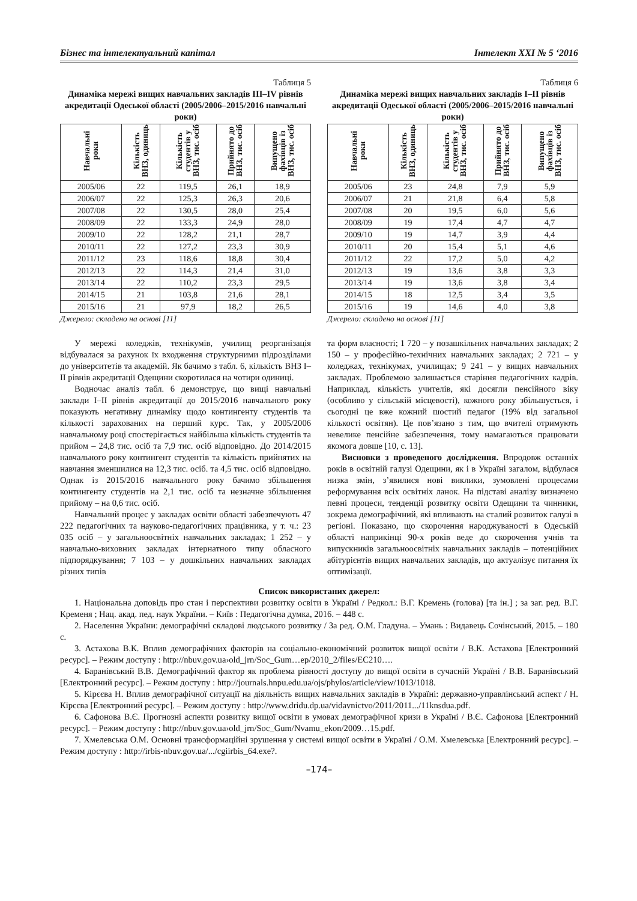Бізнес та інтелектуальний капітал Інтелект XXI № 5 ‘2016
Таблиця 5
Динаміка мережі вищих навчальних закладів III–IV рівнів акредитації Одеської області (2005/2006–2015/2016 навчальні роки)
| Навчальні роки | Кількість ВНЗ, одиниць | Кількість студентів у ВНЗ, тис. осіб | Прийнято до ВНЗ, тис. осіб | Випущено фахівців із ВНЗ, тис. осіб |
| --- | --- | --- | --- | --- |
| 2005/06 | 22 | 119,5 | 26,1 | 18,9 |
| 2006/07 | 22 | 125,3 | 26,3 | 20,6 |
| 2007/08 | 22 | 130,5 | 28,0 | 25,4 |
| 2008/09 | 22 | 133,3 | 24,9 | 28,0 |
| 2009/10 | 22 | 128,2 | 21,1 | 28,7 |
| 2010/11 | 22 | 127,2 | 23,3 | 30,9 |
| 2011/12 | 23 | 118,6 | 18,8 | 30,4 |
| 2012/13 | 22 | 114,3 | 21,4 | 31,0 |
| 2013/14 | 22 | 110,2 | 23,3 | 29,5 |
| 2014/15 | 21 | 103,8 | 21,6 | 28,1 |
| 2015/16 | 21 | 97,9 | 18,2 | 26,5 |
Джерело: складено на основі [11]
У мережі коледжів, технікумів, училищ реорганізація відбувалася за рахунок їх входження структурними підрозділами до університетів та академій. Як бачимо з табл. 6, кількість ВНЗ I–II рівнів акредитації Одещини скоротилася на чотири одиниці.
Водночас аналіз табл. 6 демонструє, що вищі навчальні заклади I–II рівнів акредитації до 2015/2016 навчального року показують негативну динаміку щодо контингенту студентів та кількості зарахованих на перший курс. Так, у 2005/2006 навчальному році спостерігається найбільша кількість студентів та прийом – 24,8 тис. осіб та 7,9 тис. осіб відповідно. До 2014/2015 навчального року контингент студентів та кількість прийнятих на навчання зменшилися на 12,3 тис. осіб. та 4,5 тис. осіб відповідно. Однак із 2015/2016 навчального року бачимо збільшення контингенту студентів на 2,1 тис. осіб та незначне збільшення прийому – на 0,6 тис. осіб.
Навчальний процес у закладах освіти області забезпечують 47 222 педагогічних та науково-педагогічних працівника, у т. ч.: 23 035 осіб – у загальноосвітніх навчальних закладах; 1 252 – у навчально-виховних закладах інтернатного типу обласного підпорядкування; 7 103 – у дошкільних навчальних закладах різних типів
Таблиця 6
Динаміка мережі вищих навчальних закладів I–II рівнів акредитації Одеської області (2005/2006–2015/2016 навчальні роки)
| Навчальні роки | Кількість ВНЗ, одиниць | Кількість студентів у ВНЗ, тис. осіб | Прийнято до ВНЗ, тис. осіб | Випущено фахівців із ВНЗ, тис. осіб |
| --- | --- | --- | --- | --- |
| 2005/06 | 23 | 24,8 | 7,9 | 5,9 |
| 2006/07 | 21 | 21,8 | 6,4 | 5,8 |
| 2007/08 | 20 | 19,5 | 6,0 | 5,6 |
| 2008/09 | 19 | 17,4 | 4,7 | 4,7 |
| 2009/10 | 19 | 14,7 | 3,9 | 4,4 |
| 2010/11 | 20 | 15,4 | 5,1 | 4,6 |
| 2011/12 | 22 | 17,2 | 5,0 | 4,2 |
| 2012/13 | 19 | 13,6 | 3,8 | 3,3 |
| 2013/14 | 19 | 13,6 | 3,8 | 3,4 |
| 2014/15 | 18 | 12,5 | 3,4 | 3,5 |
| 2015/16 | 19 | 14,6 | 4,0 | 3,8 |
Джерело: складено на основі [11]
та форм власності; 1 720 – у позашкільних навчальних закладах; 2 150 – у професійно-технічних навчальних закладах; 2 721 – у коледжах, технікумах, училищах; 9 241 – у вищих навчальних закладах. Проблемою залишається старіння педагогічних кадрів. Наприклад, кількість учителів, які досягли пенсійного віку (особливо у сільській місцевості), кожного року збільшується, і сьогодні це вже кожний шостий педагог (19% від загальної кількості освітян). Це пов’язано з тим, що вчителі отримують невелике пенсійне забезпечення, тому намагаються працювати якомога довше [10, с. 13].
Висновки з проведеного дослідження. Впродовж останніх років в освітній галузі Одещини, як і в Україні загалом, відбулася низка змін, з’явилися нові виклики, зумовлені процесами реформування всіх освітніх ланок. На підставі аналізу визначено певні процеси, тенденції розвитку освіти Одещини та чинники, зокрема демографічний, які впливають на сталий розвиток галузі в регіоні. Показано, що скорочення народжуваності в Одеській області наприкінці 90-х років веде до скорочення учнів та випускників загальноосвітніх навчальних закладів – потенційних абітурієнтів вищих навчальних закладів, що актуалізує питання їх оптимізації.
Список використаних джерел:
1. Національна доповідь про стан і перспективи розвитку освіти в Україні / Редкол.: В.Г. Кремень (голова) [та ін.] ; за заг. ред. В.Г. Кременя ; Нац. акад. пед. наук України. – Київ : Педагогічна думка, 2016. – 448 с.
2. Населення України: демографічні складові людського розвитку / За ред. О.М. Гладуна. – Умань : Видавець Сочінський, 2015. – 180 с.
3. Астахова В.К. Вплив демографічних факторів на соціально-економічний розвиток вищої освіти / В.К. Астахова [Електронний ресурс]. – Режим доступу : http://nbuv.gov.ua›old_jrn/Soc_Gum…ep/2010_2/files/EC210….
4. Баранівський В.В. Демографічний фактор як проблема рівності доступу до вищої освіти в сучасній Україні / В.В. Баранівський [Електронний ресурс]. – Режим доступу : http://journals.hnpu.edu.ua/ojs/phylos/article/view/1013/1018.
5. Кірєєва Н. Вплив демографічної ситуації на діяльність вищих навчальних закладів в Україні: державно-управлінський аспект / Н. Кірєєва [Електронний ресурс]. – Режим доступу : http://www.dridu.dp.ua/vidavnictvo/2011/2011.../11knsdua.pdf.
6. Сафонова В.Є. Прогнозні аспекти розвитку вищої освіти в умовах демографічної кризи в Україні / В.Є. Сафонова [Електронний ресурс]. – Режим доступу : http://nbuv.gov.ua›old_jrn/Soc_Gum/Nvamu_ekon/2009…15.pdf.
7. Хмелевська О.М. Основні трансформаційні зрушення у системі вищої освіти в Україні / О.М. Хмелевська [Електронний ресурс]. – Режим доступу : http://irbis-nbuv.gov.ua/.../cgiirbis_64.exe?.
–174–